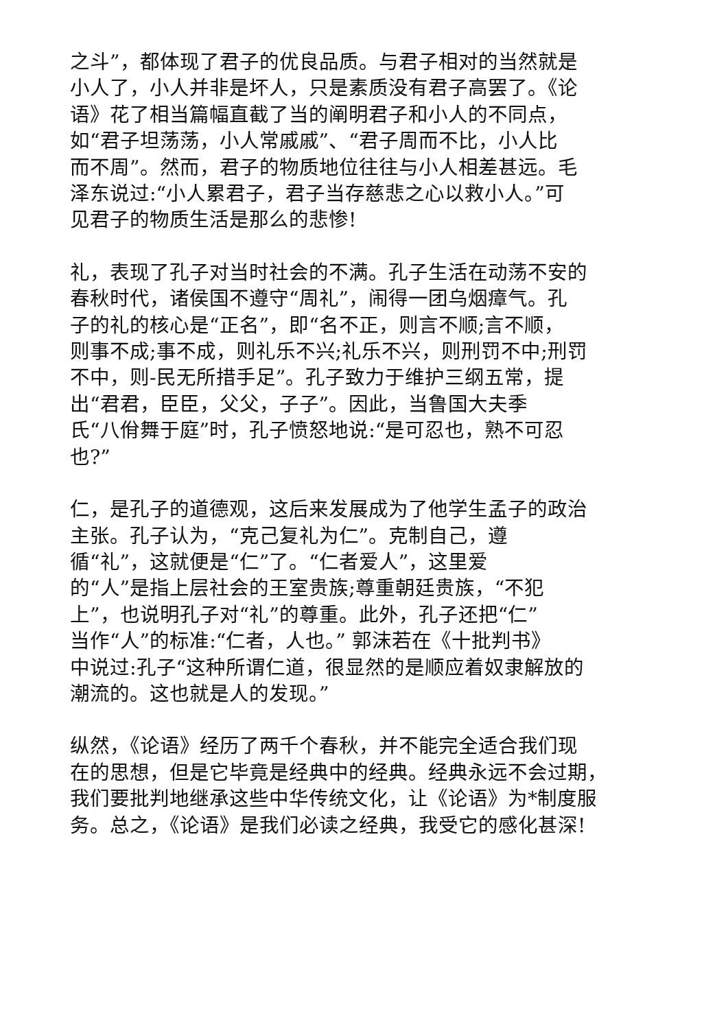之斗”，都体现了君子的优良品质。与君子相对的当然就是
小人了，小人并非是坏人，只是素质没有君子高罢了。《论
语》花了相当篇幅直截了当的阐明君子和小人的不同点，
如“君子坦荡荡，小人常戚戚”、“君子周而不比，小人比
而不周”。然而，君子的物质地位往往与小人相差甚远。毛
泽东说过:“小人累君子，君子当存慈悲之心以救小人。”可
见君子的物质生活是那么的悲惨!
礼，表现了孔子对当时社会的不满。孔子生活在动荡不安的
春秋时代，诸侯国不遵守“周礼”，闹得一团乌烟瘴气。孔
子的礼的核心是“正名”，即“名不正，则言不顺;言不顺，
则事不成;事不成，则礼乐不兴;礼乐不兴，则刑罚不中;刑罚
不中，则-民无所措手足”。孔子致力于维护三纲五常，提
出“君君，臣臣，父父，子子”。因此，当鲁国大夫季
氏“八佾舞于庭”时，孔子愤怒地说:“是可忍也，熟不可忍
也?”
仁，是孔子的道德观，这后来发展成为了他学生孟子的政治
主张。孔子认为，“克己复礼为仁”。克制自己，遵
循“礼”，这就便是“仁”了。“仁者爱人”，这里爱
的“人”是指上层社会的王室贵族;尊重朝廷贵族，“不犯
上”，也说明孔子对“礼”的尊重。此外，孔子还把“仁”
当作“人”的标准:“仁者，人也。” 郭沫若在《十批判书》
中说过:孔子“这种所谓仁道，很显然的是顺应着奴隶解放的
潮流的。这也就是人的发现。”
纵然，《论语》经历了两千个春秋，并不能完全适合我们现
在的思想，但是它毕竟是经典中的经典。经典永远不会过期，
我们要批判地继承这些中华传统文化，让《论语》为*制度服
务。总之，《论语》是我们必读之经典，我受它的感化甚深!